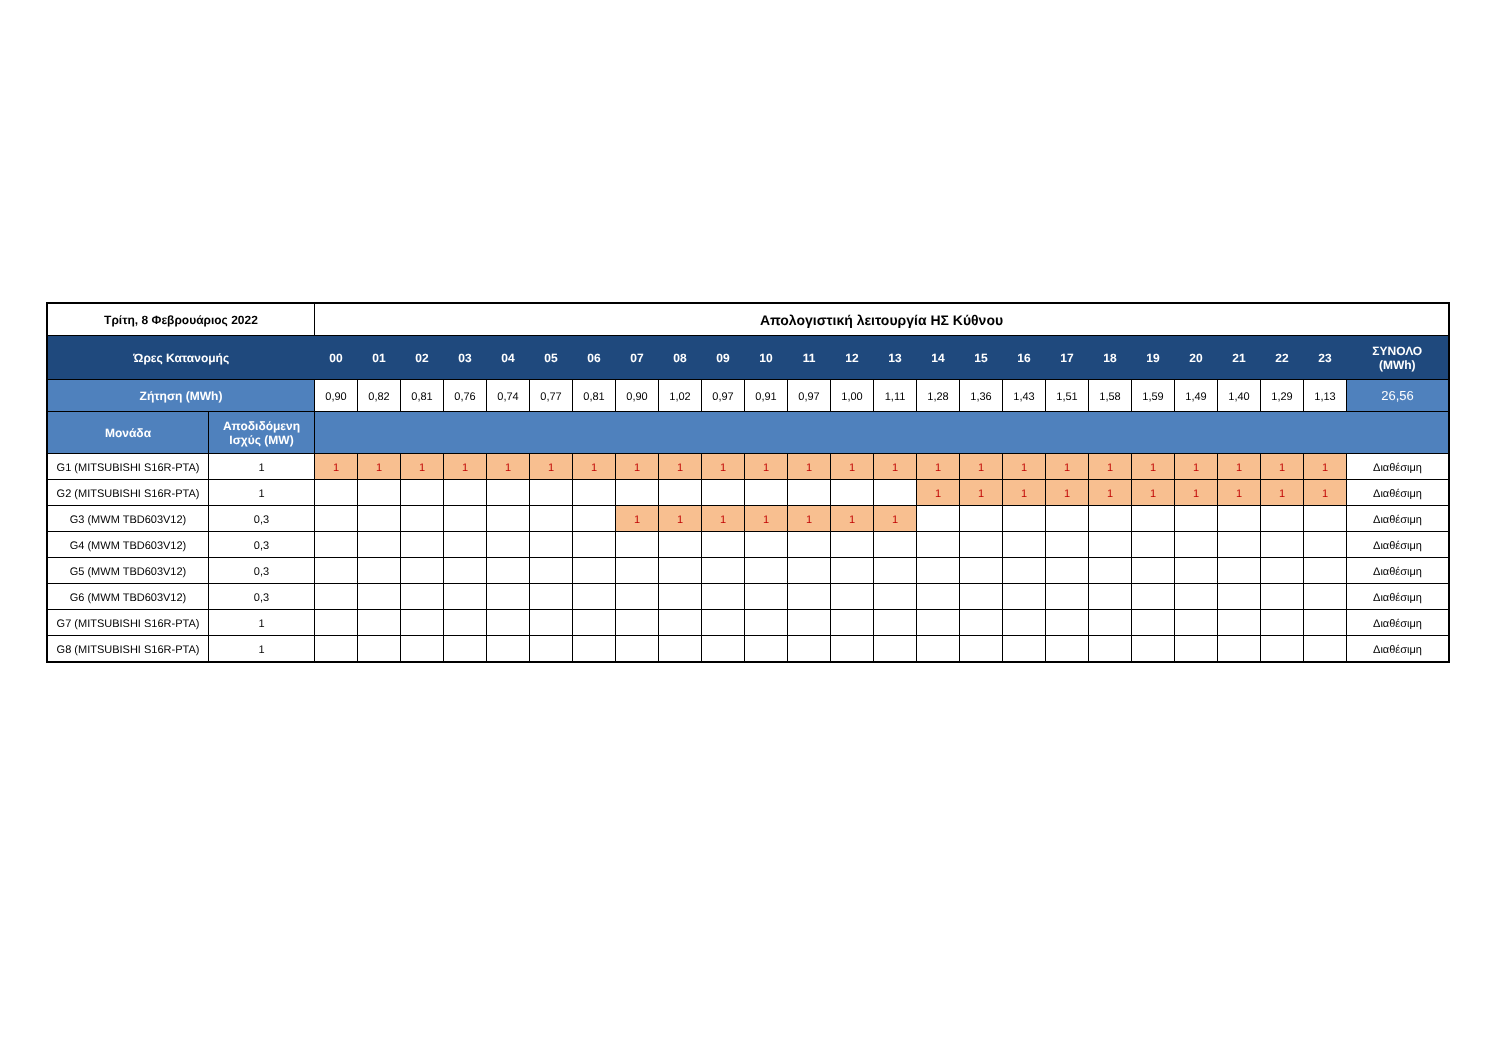| Τρίτη, 8 Φεβρουάριος 2022 | | Απολογιστική λειτουργία ΗΣ Κύθνου | | | | | | | | | | | | | | | | | | | | | | | | |
| --- | --- | --- | --- | --- | --- | --- | --- | --- | --- | --- | --- | --- | --- | --- | --- | --- | --- | --- | --- | --- | --- | --- | --- | --- | --- | --- |
| Ώρες Κατανομής | | 00 | 01 | 02 | 03 | 04 | 05 | 06 | 07 | 08 | 09 | 10 | 11 | 12 | 13 | 14 | 15 | 16 | 17 | 18 | 19 | 20 | 21 | 22 | 23 | ΣΥΝΟΛΟ (MWh) |
| Ζήτηση (MWh) | | 0,90 | 0,82 | 0,81 | 0,76 | 0,74 | 0,77 | 0,81 | 0,90 | 1,02 | 0,97 | 0,91 | 0,97 | 1,00 | 1,11 | 1,28 | 1,36 | 1,43 | 1,51 | 1,58 | 1,59 | 1,49 | 1,40 | 1,29 | 1,13 | 26,56 |
| Μονάδα | Αποδιδόμενη Ισχύς (MW) | | | | | | | | | | | | | | | | | | | | | | | | | |
| G1 (MITSUBISHI S16R-PTA) | 1 | 1 | 1 | 1 | 1 | 1 | 1 | 1 | 1 | 1 | 1 | 1 | 1 | 1 | 1 | 1 | 1 | 1 | 1 | 1 | 1 | 1 | 1 | 1 | 1 | Διαθέσιμη |
| G2 (MITSUBISHI S16R-PTA) | 1 | | | | | | | | | | | | | | | 1 | 1 | 1 | 1 | 1 | 1 | 1 | 1 | 1 | 1 | Διαθέσιμη |
| G3 (MWM TBD603V12) | 0,3 | | | | | | | | 1 | 1 | 1 | 1 | 1 | 1 | 1 | | | | | | | | | | | Διαθέσιμη |
| G4 (MWM TBD603V12) | 0,3 | | | | | | | | | | | | | | | | | | | | | | | | | Διαθέσιμη |
| G5 (MWM TBD603V12) | 0,3 | | | | | | | | | | | | | | | | | | | | | | | | | Διαθέσιμη |
| G6 (MWM TBD603V12) | 0,3 | | | | | | | | | | | | | | | | | | | | | | | | | Διαθέσιμη |
| G7 (MITSUBISHI S16R-PTA) | 1 | | | | | | | | | | | | | | | | | | | | | | | | | Διαθέσιμη |
| G8 (MITSUBISHI S16R-PTA) | 1 | | | | | | | | | | | | | | | | | | | | | | | | | Διαθέσιμη |